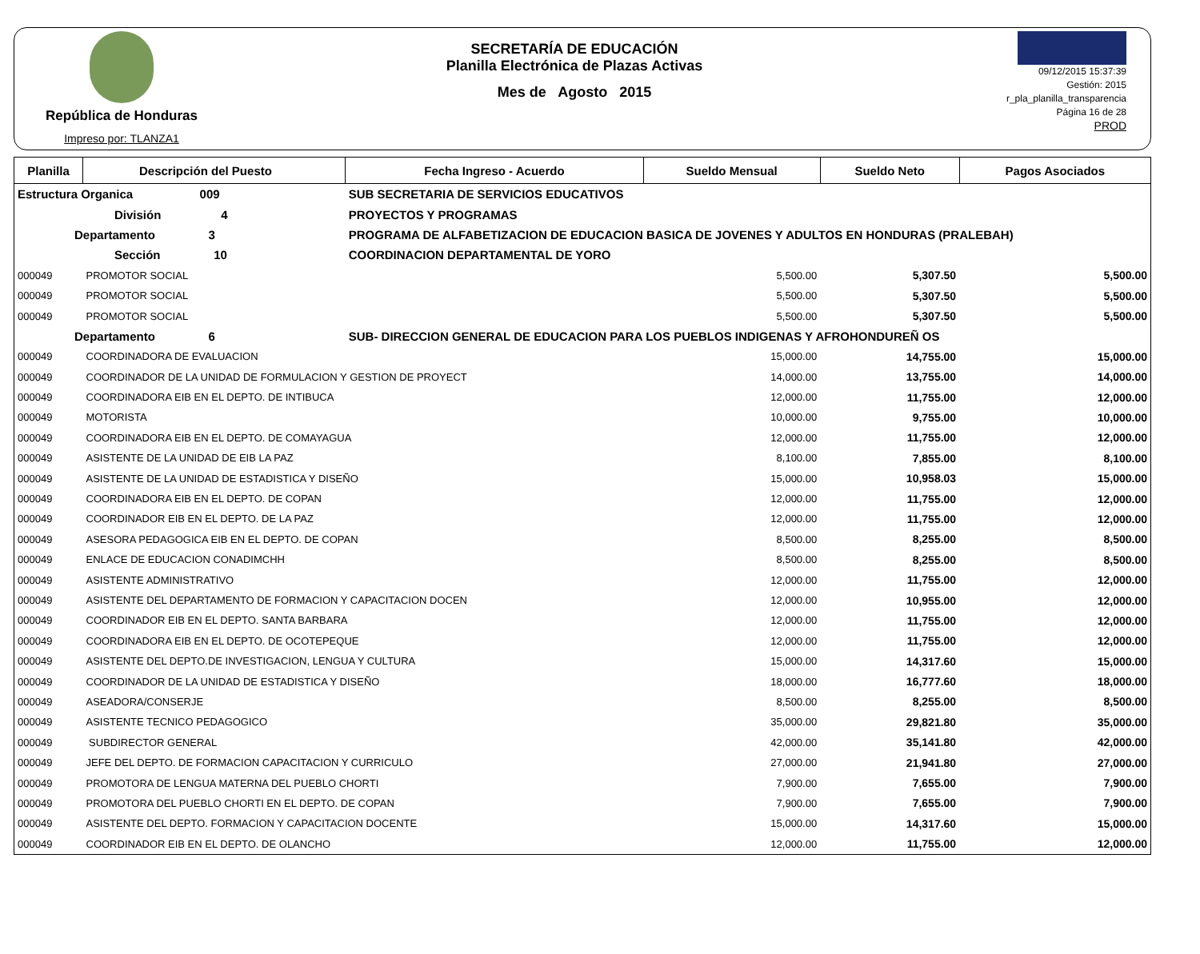República de Honduras
Impreso por: TLANZA1
SECRETARÍA DE EDUCACIÓN
Planilla Electrónica de Plazas Activas
Mes de Agosto 2015
09/12/2015 15:37:39
Gestión: 2015
r_pla_planilla_transparencia
Página 16 de 28
PROD
| Planilla | Descripción del Puesto | | Fecha Ingreso - Acuerdo | Sueldo Mensual | Sueldo Neto | Pagos Asociados |
| --- | --- | --- | --- | --- | --- | --- |
| Estructura Organica 009 | | SUB SECRETARIA DE SERVICIOS EDUCATIVOS | | | | |
| División 4 | | PROYECTOS Y PROGRAMAS | | | | |
| Departamento 3 | | PROGRAMA DE ALFABETIZACION DE EDUCACION BASICA DE JOVENES Y ADULTOS EN HONDURAS (PRALEBAH) | | | | |
| Sección 10 | | COORDINACION DEPARTAMENTAL DE YORO | | | | |
| 000049 | PROMOTOR SOCIAL | | | 5,500.00 | 5,307.50 | 5,500.00 |
| 000049 | PROMOTOR SOCIAL | | | 5,500.00 | 5,307.50 | 5,500.00 |
| 000049 | PROMOTOR SOCIAL | | | 5,500.00 | 5,307.50 | 5,500.00 |
| Departamento 6 | | SUB- DIRECCION GENERAL DE EDUCACION PARA LOS PUEBLOS INDIGENAS Y AFROHONDUREÑ OS | | | | |
| 000049 | COORDINADORA DE EVALUACION | | | 15,000.00 | 14,755.00 | 15,000.00 |
| 000049 | COORDINADOR DE LA UNIDAD DE FORMULACION Y GESTION DE PROYECT | | | 14,000.00 | 13,755.00 | 14,000.00 |
| 000049 | COORDINADORA EIB EN EL DEPTO. DE INTIBUCA | | | 12,000.00 | 11,755.00 | 12,000.00 |
| 000049 | MOTORISTA | | | 10,000.00 | 9,755.00 | 10,000.00 |
| 000049 | COORDINADORA EIB EN EL DEPTO. DE COMAYAGUA | | | 12,000.00 | 11,755.00 | 12,000.00 |
| 000049 | ASISTENTE DE LA UNIDAD DE EIB LA PAZ | | | 8,100.00 | 7,855.00 | 8,100.00 |
| 000049 | ASISTENTE DE LA UNIDAD DE ESTADISTICA Y DISEÑO | | | 15,000.00 | 10,958.03 | 15,000.00 |
| 000049 | COORDINADORA EIB EN EL DEPTO. DE COPAN | | | 12,000.00 | 11,755.00 | 12,000.00 |
| 000049 | COORDINADOR EIB EN EL DEPTO. DE LA PAZ | | | 12,000.00 | 11,755.00 | 12,000.00 |
| 000049 | ASESORA PEDAGOGICA EIB EN EL DEPTO. DE COPAN | | | 8,500.00 | 8,255.00 | 8,500.00 |
| 000049 | ENLACE DE EDUCACION CONADIMCHH | | | 8,500.00 | 8,255.00 | 8,500.00 |
| 000049 | ASISTENTE ADMINISTRATIVO | | | 12,000.00 | 11,755.00 | 12,000.00 |
| 000049 | ASISTENTE DEL DEPARTAMENTO DE FORMACION Y CAPACITACION DOCEN | | | 12,000.00 | 10,955.00 | 12,000.00 |
| 000049 | COORDINADOR EIB EN EL DEPTO. SANTA BARBARA | | | 12,000.00 | 11,755.00 | 12,000.00 |
| 000049 | COORDINADORA EIB EN EL DEPTO. DE OCOTEPEQUE | | | 12,000.00 | 11,755.00 | 12,000.00 |
| 000049 | ASISTENTE DEL DEPTO.DE INVESTIGACION, LENGUA Y CULTURA | | | 15,000.00 | 14,317.60 | 15,000.00 |
| 000049 | COORDINADOR DE LA UNIDAD DE ESTADISTICA Y DISEÑO | | | 18,000.00 | 16,777.60 | 18,000.00 |
| 000049 | ASEADORA/CONSERJE | | | 8,500.00 | 8,255.00 | 8,500.00 |
| 000049 | ASISTENTE TECNICO PEDAGOGICO | | | 35,000.00 | 29,821.80 | 35,000.00 |
| 000049 | SUBDIRECTOR GENERAL | | | 42,000.00 | 35,141.80 | 42,000.00 |
| 000049 | JEFE DEL DEPTO. DE FORMACION CAPACITACION Y CURRICULO | | | 27,000.00 | 21,941.80 | 27,000.00 |
| 000049 | PROMOTORA DE LENGUA MATERNA DEL PUEBLO CHORTI | | | 7,900.00 | 7,655.00 | 7,900.00 |
| 000049 | PROMOTORA DEL PUEBLO CHORTI EN EL DEPTO. DE COPAN | | | 7,900.00 | 7,655.00 | 7,900.00 |
| 000049 | ASISTENTE DEL DEPTO. FORMACION Y CAPACITACION DOCENTE | | | 15,000.00 | 14,317.60 | 15,000.00 |
| 000049 | COORDINADOR EIB EN EL DEPTO. DE OLANCHO | | | 12,000.00 | 11,755.00 | 12,000.00 |